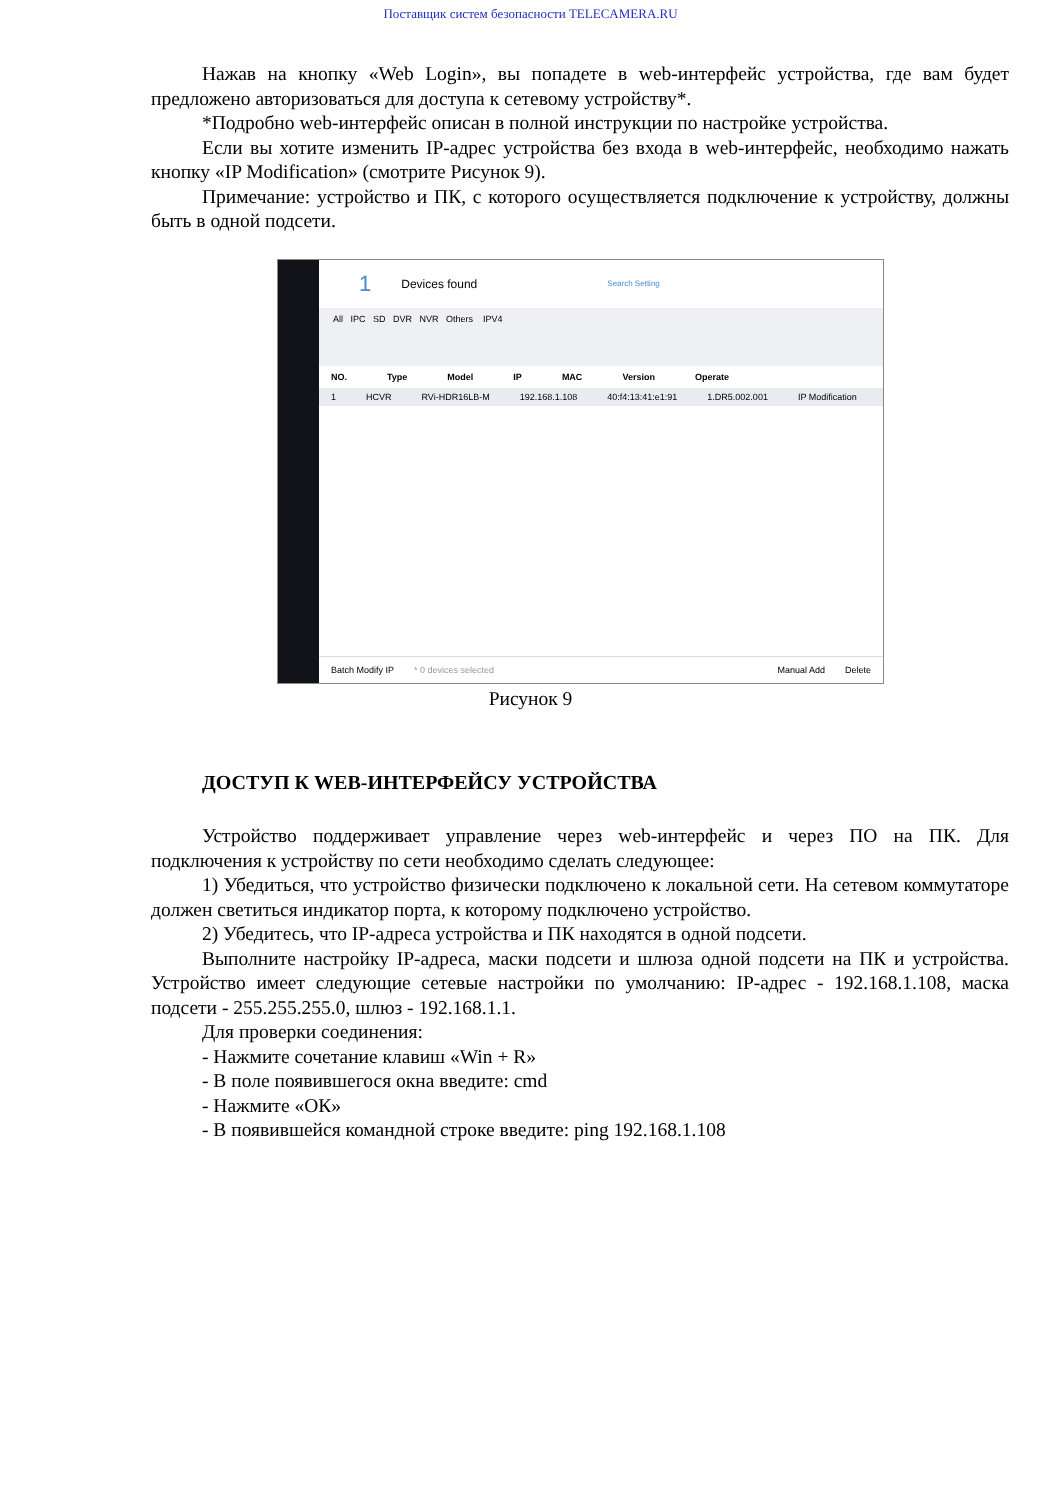Поставщик систем безопасности TELECAMERA.RU
Нажав на кнопку «Web Login», вы попадете в web-интерфейс устройства, где вам будет предложено авторизоваться для доступа к сетевому устройству*.
*Подробно web-интерфейс описан в полной инструкции по настройке устройства.
Если вы хотите изменить IP-адрес устройства без входа в web-интерфейс, необходимо нажать кнопку «IP Modification» (смотрите Рисунок 9).
Примечание: устройство и ПК, с которого осуществляется подключение к устройству, должны быть в одной подсети.
1 Devices found Search Setting
All IPC SD DVR NVR Others IPV4
NO. Type Model IP MAC Version Operate
1 HCVR RVi-HDR16LB-M 192.168.1.108 40:f4:13:41:e1:91 1.DR5.002.001 IP Modification
Batch Modify IP * 0 devices selected Manual Add Delete
Рисунок 9
ДОСТУП К WEB-ИНТЕРФЕЙСУ УСТРОЙСТВА
Устройство поддерживает управление через web-интерфейс и через ПО на ПК. Для подключения к устройству по сети необходимо сделать следующее:
1) Убедиться, что устройство физически подключено к локальной сети. На сетевом коммутаторе должен светиться индикатор порта, к которому подключено устройство.
2) Убедитесь, что IP-адреса устройства и ПК находятся в одной подсети.
Выполните настройку IP-адреса, маски подсети и шлюза одной подсети на ПК и устройства. Устройство имеет следующие сетевые настройки по умолчанию: IP-адрес - 192.168.1.108, маска подсети - 255.255.255.0, шлюз - 192.168.1.1.
Для проверки соединения:
- Нажмите сочетание клавиш «Win + R»
- В поле появившегося окна введите: cmd
- Нажмите «ОК»
- В появившейся командной строке введите: ping 192.168.1.108